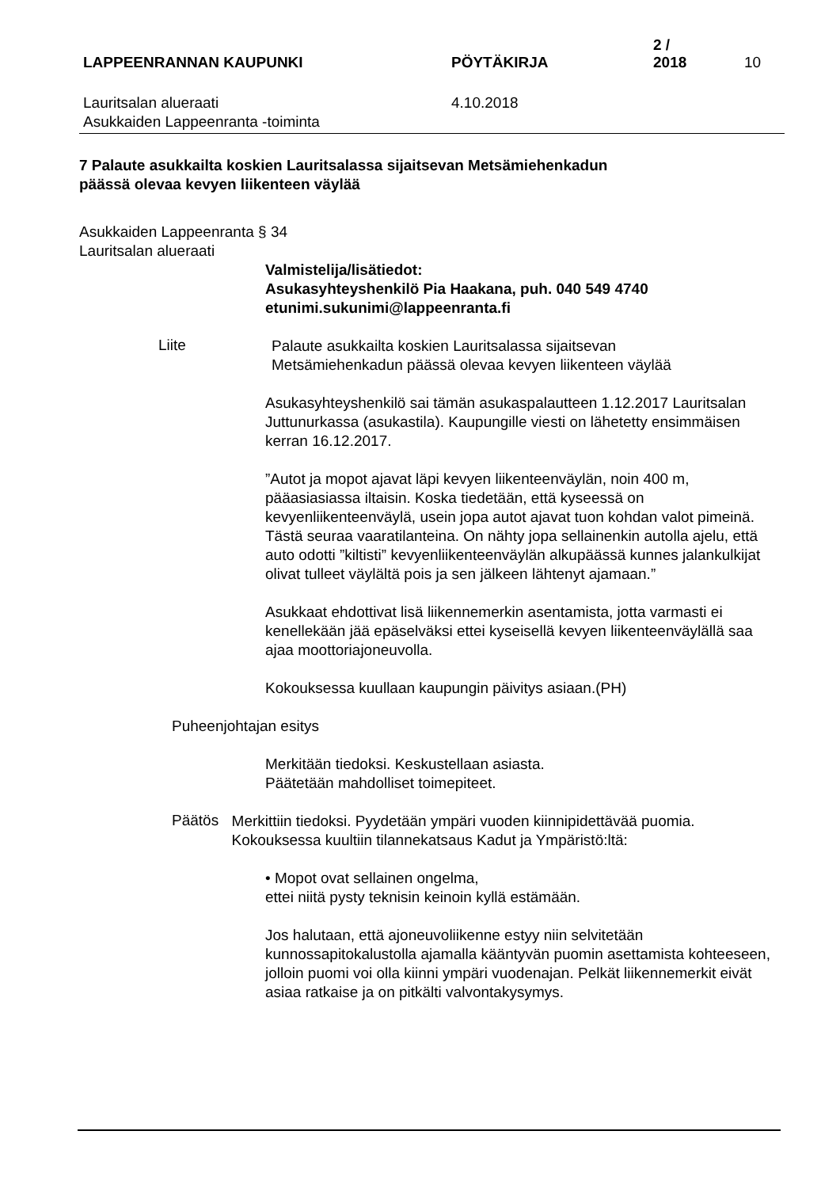LAPPEENRANNAN KAUPUNKI
PÖYTÄKIRJA
2 / 2018
10
Lauritsalan alueraati
Asukkaiden Lappeenranta -toiminta
4.10.2018
7 Palaute asukkailta koskien Lauritsalassa sijaitsevan Metsämiehenkadun
päässä olevaa kevyen liikenteen väylää
Asukkaiden Lappeenranta § 34
Lauritsalan alueraati
Valmistelija/lisätiedot:
Asukasyhteyshenkilö Pia Haakana, puh. 040 549 4740
etunimi.sukunimi@lappeenranta.fi
Liite
Palaute asukkailta koskien Lauritsalassa sijaitsevan
Metsämiehenkadun päässä olevaa kevyen liikenteen väylää
Asukasyhteyshenkilö sai tämän asukaspalautteen 1.12.2017 Lauritsalan Juttunurkassa (asukastila). Kaupungille viesti on lähetetty ensimmäisen kerran 16.12.2017.
”Autot ja mopot ajavat läpi kevyen liikenteenväylän, noin 400 m, pääasiasiassa iltaisin. Koska tiedetään, että kyseessä on kevyenliikenteenväylä, usein jopa autot ajavat tuon kohdan valot pimeinä. Tästä seuraa vaaratilanteina. On nähty jopa sellainenkin autolla ajelu, että auto odotti ”kiltisti” kevyenliikenteenväylän alkupäässä kunnes jalankulkijat olivat tulleet väylältä pois ja sen jälkeen lähtenyt ajamaan.”
Asukkaat ehdottivat lisä liikennemerkin asentamista, jotta varmasti ei kenellekään jää epäselväksi ettei kyseisellä kevyen liikenteenväylällä saa ajaa moottoriajoneuvolla.
Kokouksessa kuullaan kaupungin päivitys asiaan.(PH)
Puheenjohtajan esitys
Merkitään tiedoksi. Keskustellaan asiasta.
Päätetään mahdolliset toimepiteet.
Päätös
Merkittiin tiedoksi. Pyydetään ympäri vuoden kiinnipidettävää puomia. Kokouksessa kuultiin tilannekatsaus Kadut ja Ympäristö:ltä:
• Mopot ovat sellainen ongelma,
ettei niitä pysty teknisin keinoin kyllä estämään.
Jos halutaan, että ajoneuvoliikenne estyy niin selvitetään kunnossapitokalustolla ajamalla kääntyvän puomin asettamista kohteeseen, jolloin puomi voi olla kiinni ympäri vuodenajan. Pelkät liikennemerkit eivät asiaa ratkaise ja on pitkälti valvontakysymys.